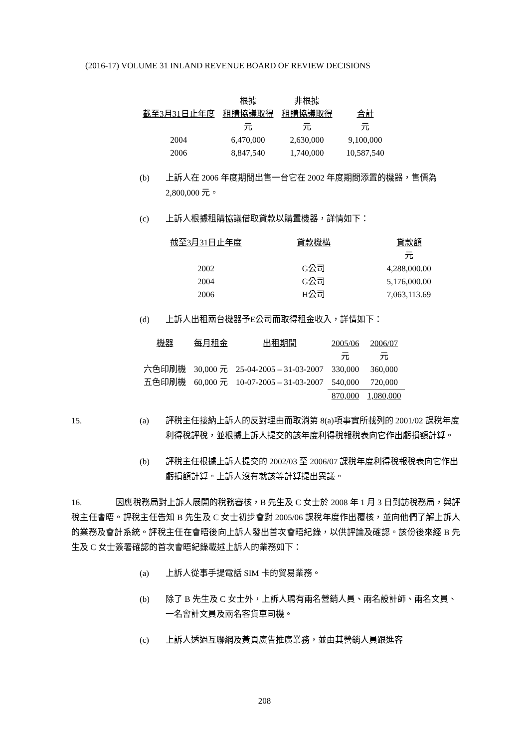(2016-17) VOLUME 31 INLAND REVENUE BOARD OF REVIEW DECISIONS
| | 根據 | 非根據 | |
| --- | --- | --- | --- |
| 截至3月31日止年度 | 租購協議取得 | 租購協議取得 | 合計 |
| | 元 | 元 | 元 |
| 2004 | 6,470,000 | 2,630,000 | 9,100,000 |
| 2006 | 8,847,540 | 1,740,000 | 10,587,540 |
(b) 上訴人在 2006 年度期間出售一台它在 2002 年度期間添置的機器，售價為 2,800,000 元。
(c) 上訴人根據租購協議借取貸款以購置機器，詳情如下：
| 截至3月31日止年度 | 貸款機構 | 貸款額 |
| --- | --- | --- |
| | | 元 |
| 2002 | G公司 | 4,288,000.00 |
| 2004 | G公司 | 5,176,000.00 |
| 2006 | H公司 | 7,063,113.69 |
(d) 上訴人出租兩台機器予E公司而取得租金收入，詳情如下：
| 機器 | 每月租金 | 出租期間 | 2005/06 | 2006/07 |
| --- | --- | --- | --- | --- |
| | | | 元 | 元 |
| 六色印刷機 | 30,000 元 | 25-04-2005 – 31-03-2007 | 330,000 | 360,000 |
| 五色印刷機 | 60,000 元 | 10-07-2005 – 31-03-2007 | 540,000 | 720,000 |
| | | | 870,000 | 1,080,000 |
15. (a) 評稅主任接納上訴人的反對理由而取消第 8(a)項事實所載列的 2001/02 課稅年度利得稅評稅，並根據上訴人提交的該年度利得稅報稅表向它作出虧損額計算。
(b) 評稅主任根據上訴人提交的 2002/03 至 2006/07 課稅年度利得稅報稅表向它作出虧損額計算。上訴人沒有就該等計算提出異議。
16. 因應稅務局對上訴人展開的稅務審核，B 先生及 C 女士於 2008 年 1 月 3 日到訪稅務局，與評稅主任會晤。評稅主任告知 B 先生及 C 女士初步會對 2005/06 課稅年度作出覆核，並向他們了解上訴人的業務及會計系統。評稅主任在會晤後向上訴人發出首次會晤紀錄，以供評論及確認。該份後來經 B 先生及 C 女士簽署確認的首次會晤紀錄載述上訴人的業務如下：
(a) 上訴人從事手提電話 SIM 卡的貿易業務。
(b) 除了 B 先生及 C 女士外，上訴人聘有兩名營銷人員、兩名設計師、兩名文員、一名會計文員及兩名客貨車司機。
(c) 上訴人透過互聯網及黃頁廣告推廣業務，並由其營銷人員跟進客
208